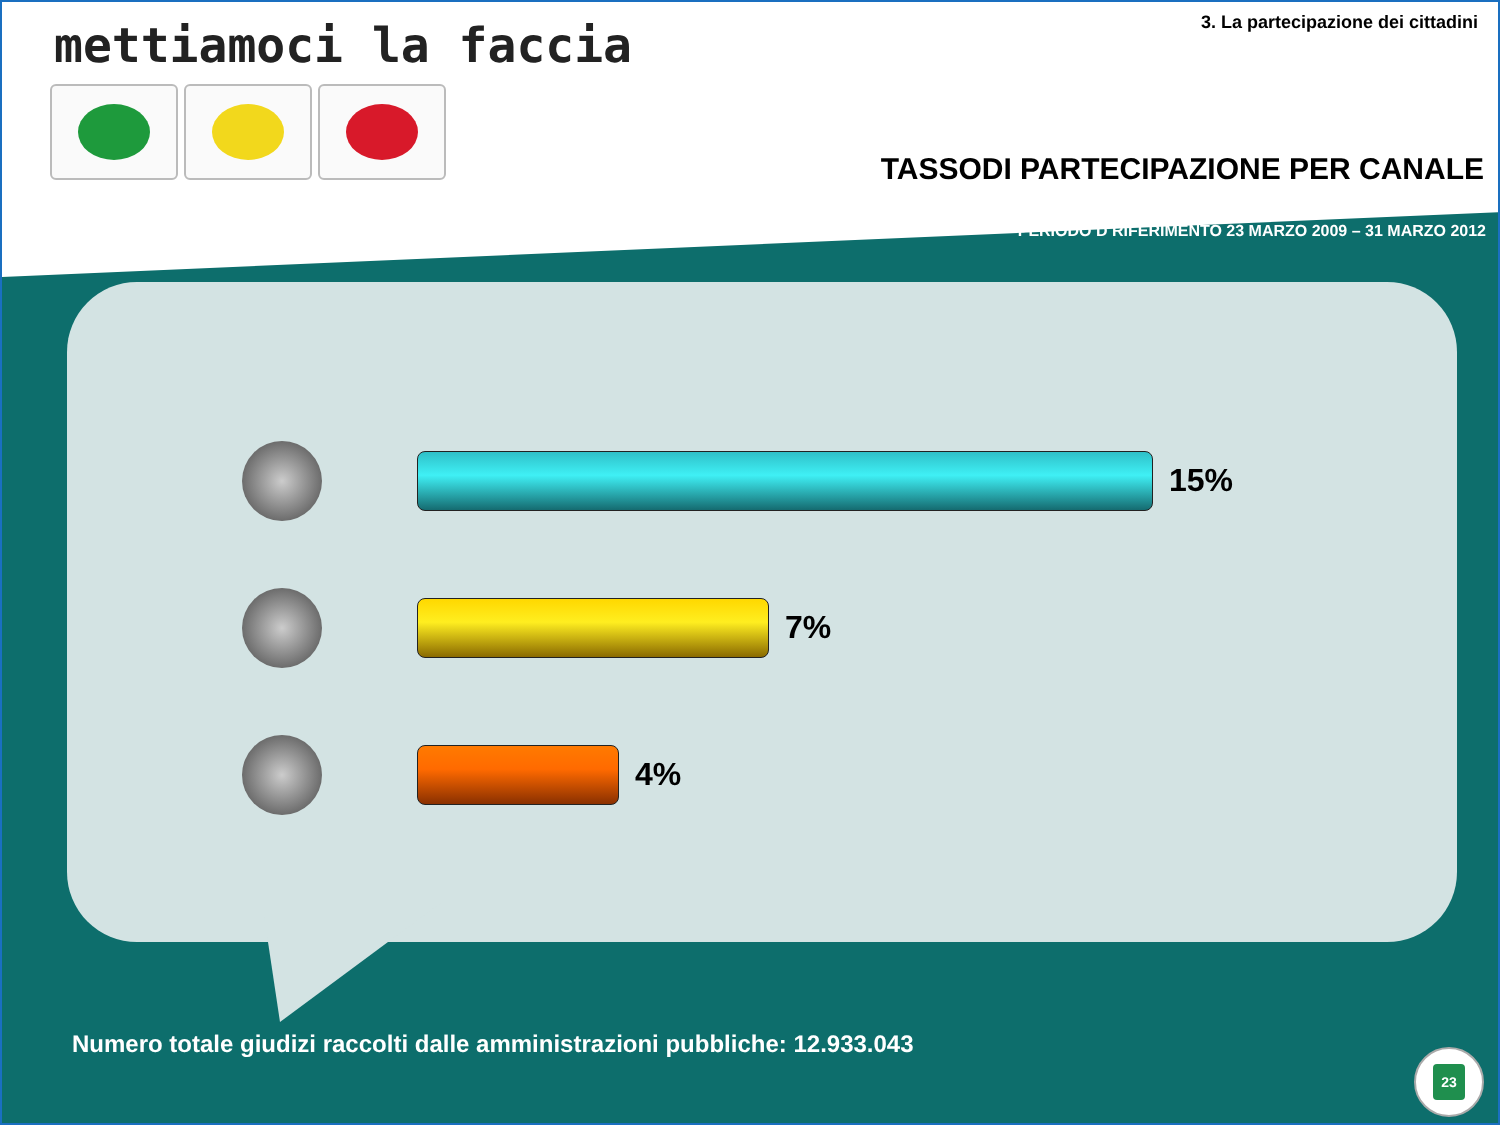mettiamoci la faccia
3. La partecipazione dei cittadini
TASSODI PARTECIPAZIONE PER CANALE
PERIODO D RIFERIMENTO 23 MARZO 2009 – 31 MARZO 2012
15%
7%
4%
Numero totale giudizi raccolti dalle amministrazioni pubbliche: 12.933.043
23